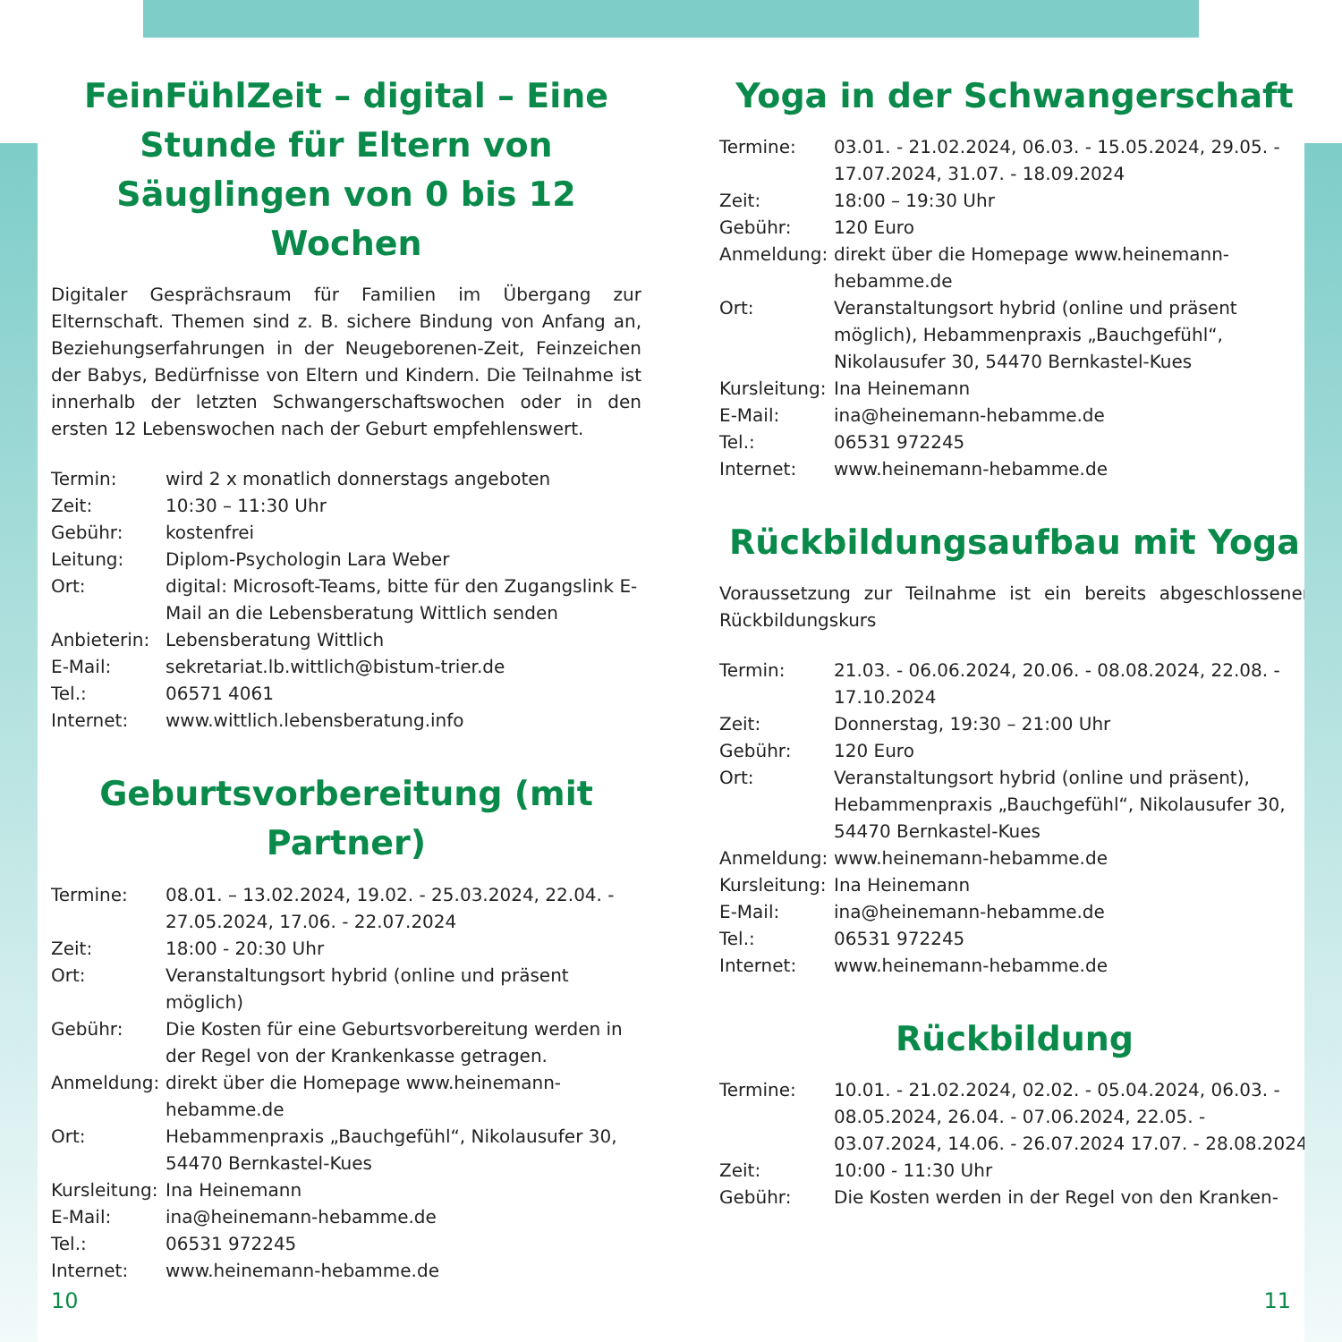FeinFühlZeit – digital – Eine Stunde für Eltern von Säuglingen von 0 bis 12 Wochen
Digitaler Gesprächsraum für Familien im Übergang zur Elternschaft. Themen sind z. B. sichere Bindung von Anfang an, Beziehungserfahrungen in der Neugeborenen-Zeit, Feinzeichen der Babys, Bedürfnisse von Eltern und Kindern. Die Teilnahme ist innerhalb der letzten Schwangerschaftswochen oder in den ersten 12 Lebenswochen nach der Geburt empfehlenswert.
| Termin: | wird 2 x monatlich donnerstags angeboten |
| Zeit: | 10:30 – 11:30 Uhr |
| Gebühr: | kostenfrei |
| Leitung: | Diplom-Psychologin Lara Weber |
| Ort: | digital: Microsoft-Teams, bitte für den Zugangslink E-Mail an die Lebensberatung Wittlich senden |
| Anbieterin: | Lebensberatung Wittlich |
| E-Mail: | sekretariat.lb.wittlich@bistum-trier.de |
| Tel.: | 06571 4061 |
| Internet: | www.wittlich.lebensberatung.info |
Geburtsvorbereitung (mit Partner)
| Termine: | 08.01. – 13.02.2024, 19.02. - 25.03.2024, 22.04. - 27.05.2024, 17.06. - 22.07.2024 |
| Zeit: | 18:00 - 20:30 Uhr |
| Ort: | Veranstaltungsort hybrid (online und präsent möglich) |
| Gebühr: | Die Kosten für eine Geburtsvorbereitung werden in der Regel von der Krankenkasse getragen. |
| Anmeldung: | direkt über die Homepage www.heinemann-hebamme.de |
| Ort: | Hebammenpraxis „Bauchgefühl“, Nikolausufer 30, 54470 Bernkastel-Kues |
| Kursleitung: | Ina Heinemann |
| E-Mail: | ina@heinemann-hebamme.de |
| Tel.: | 06531 972245 |
| Internet: | www.heinemann-hebamme.de |
Yoga in der Schwangerschaft
| Termine: | 03.01. - 21.02.2024, 06.03. - 15.05.2024, 29.05. - 17.07.2024, 31.07. - 18.09.2024 |
| Zeit: | 18:00 – 19:30 Uhr |
| Gebühr: | 120 Euro |
| Anmeldung: | direkt über die Homepage www.heinemann-hebamme.de |
| Ort: | Veranstaltungsort hybrid (online und präsent möglich), Hebammenpraxis „Bauchgefühl“, Nikolausufer 30, 54470 Bernkastel-Kues |
| Kursleitung: | Ina Heinemann |
| E-Mail: | ina@heinemann-hebamme.de |
| Tel.: | 06531 972245 |
| Internet: | www.heinemann-hebamme.de |
Rückbildungsaufbau mit Yoga
Voraussetzung zur Teilnahme ist ein bereits abgeschlossener Rückbildungskurs
| Termin: | 21.03. - 06.06.2024, 20.06. - 08.08.2024, 22.08. - 17.10.2024 |
| Zeit: | Donnerstag, 19:30 – 21:00 Uhr |
| Gebühr: | 120 Euro |
| Ort: | Veranstaltungsort hybrid (online und präsent), Hebammenpraxis „Bauchgefühl“, Nikolausufer 30, 54470 Bernkastel-Kues |
| Anmeldung: | www.heinemann-hebamme.de |
| Kursleitung: | Ina Heinemann |
| E-Mail: | ina@heinemann-hebamme.de |
| Tel.: | 06531 972245 |
| Internet: | www.heinemann-hebamme.de |
Rückbildung
| Termine: | 10.01. - 21.02.2024, 02.02. - 05.04.2024, 06.03. - 08.05.2024, 26.04. - 07.06.2024, 22.05. - 03.07.2024, 14.06. - 26.07.2024 17.07. - 28.08.2024 |
| Zeit: | 10:00 - 11:30 Uhr |
| Gebühr: | Die Kosten werden in der Regel von den Kranken- |
10 11